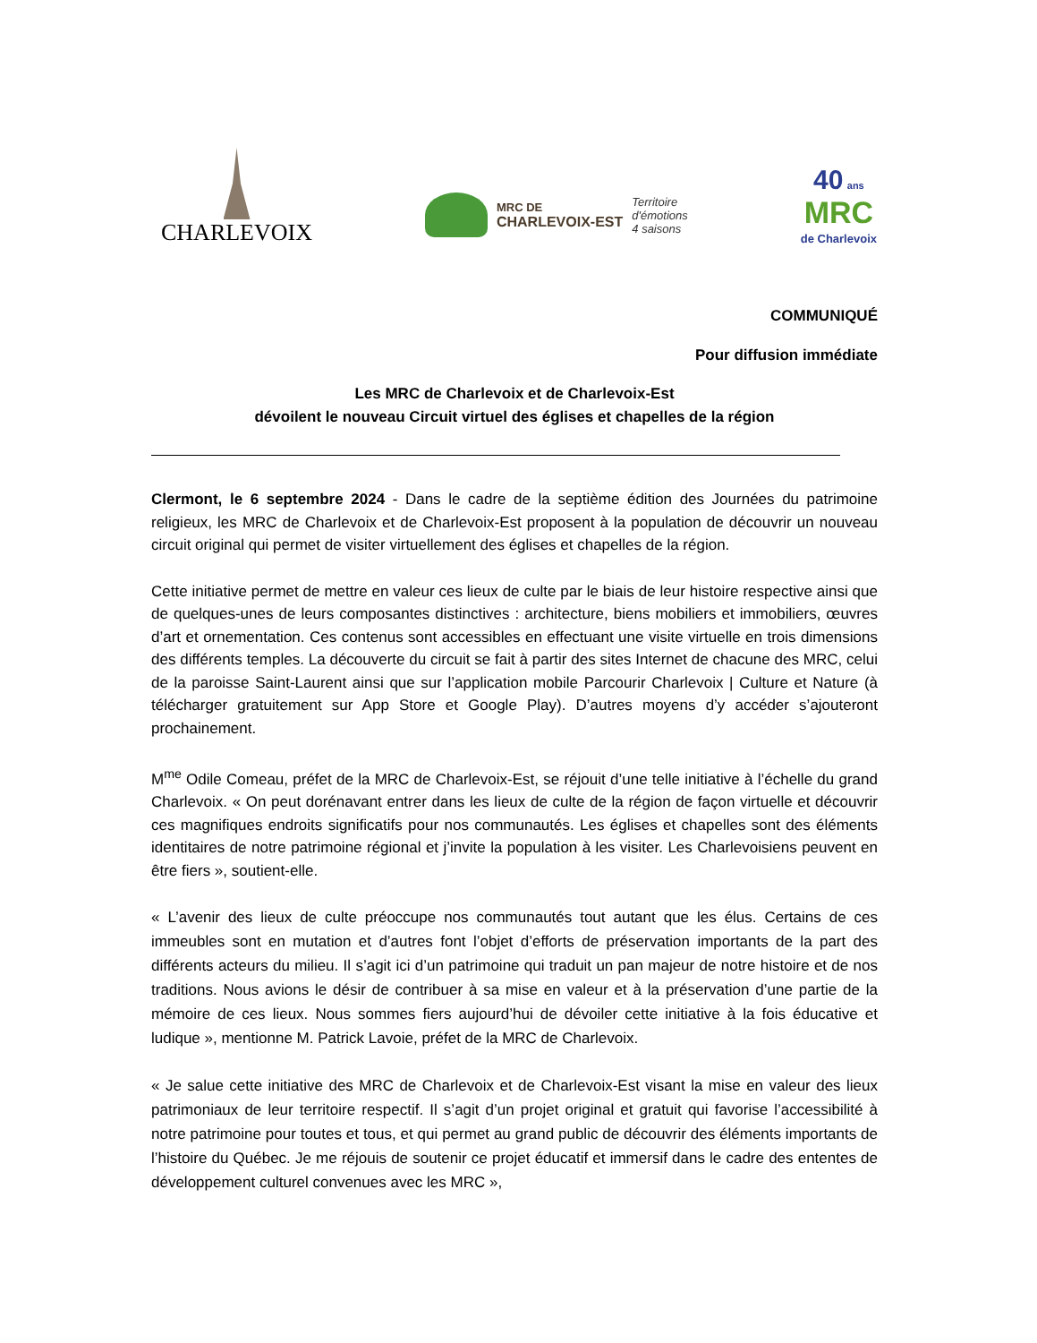CHARLEVOIX
MRC DE
CHARLEVOIX-EST
Territoire
d'émotions
4 saisons
40 ans
MRC
de Charlevoix
COMMUNIQUÉ
Pour diffusion immédiate
Les MRC de Charlevoix et de Charlevoix-Est
dévoilent le nouveau Circuit virtuel des églises et chapelles de la région
Clermont, le 6 septembre 2024 - Dans le cadre de la septième édition des Journées du patrimoine religieux, les MRC de Charlevoix et de Charlevoix-Est proposent à la population de découvrir un nouveau circuit original qui permet de visiter virtuellement des églises et chapelles de la région.
Cette initiative permet de mettre en valeur ces lieux de culte par le biais de leur histoire respective ainsi que de quelques-unes de leurs composantes distinctives : architecture, biens mobiliers et immobiliers, œuvres d’art et ornementation. Ces contenus sont accessibles en effectuant une visite virtuelle en trois dimensions des différents temples. La découverte du circuit se fait à partir des sites Internet de chacune des MRC, celui de la paroisse Saint-Laurent ainsi que sur l’application mobile Parcourir Charlevoix | Culture et Nature (à télécharger gratuitement sur App Store et Google Play). D’autres moyens d’y accéder s’ajouteront prochainement.
M<sup>me</sup> Odile Comeau, préfet de la MRC de Charlevoix-Est, se réjouit d’une telle initiative à l’échelle du grand Charlevoix. « On peut dorénavant entrer dans les lieux de culte de la région de façon virtuelle et découvrir ces magnifiques endroits significatifs pour nos communautés. Les églises et chapelles sont des éléments identitaires de notre patrimoine régional et j’invite la population à les visiter. Les Charlevoisiens peuvent en être fiers », soutient-elle.
« L’avenir des lieux de culte préoccupe nos communautés tout autant que les élus. Certains de ces immeubles sont en mutation et d’autres font l’objet d’efforts de préservation importants de la part des différents acteurs du milieu. Il s’agit ici d’un patrimoine qui traduit un pan majeur de notre histoire et de nos traditions. Nous avions le désir de contribuer à sa mise en valeur et à la préservation d’une partie de la mémoire de ces lieux. Nous sommes fiers aujourd’hui de dévoiler cette initiative à la fois éducative et ludique », mentionne M. Patrick Lavoie, préfet de la MRC de Charlevoix.
« Je salue cette initiative des MRC de Charlevoix et de Charlevoix-Est visant la mise en valeur des lieux patrimoniaux de leur territoire respectif. Il s’agit d’un projet original et gratuit qui favorise l’accessibilité à notre patrimoine pour toutes et tous, et qui permet au grand public de découvrir des éléments importants de l’histoire du Québec. Je me réjouis de soutenir ce projet éducatif et immersif dans le cadre des ententes de développement culturel convenues avec les MRC »,